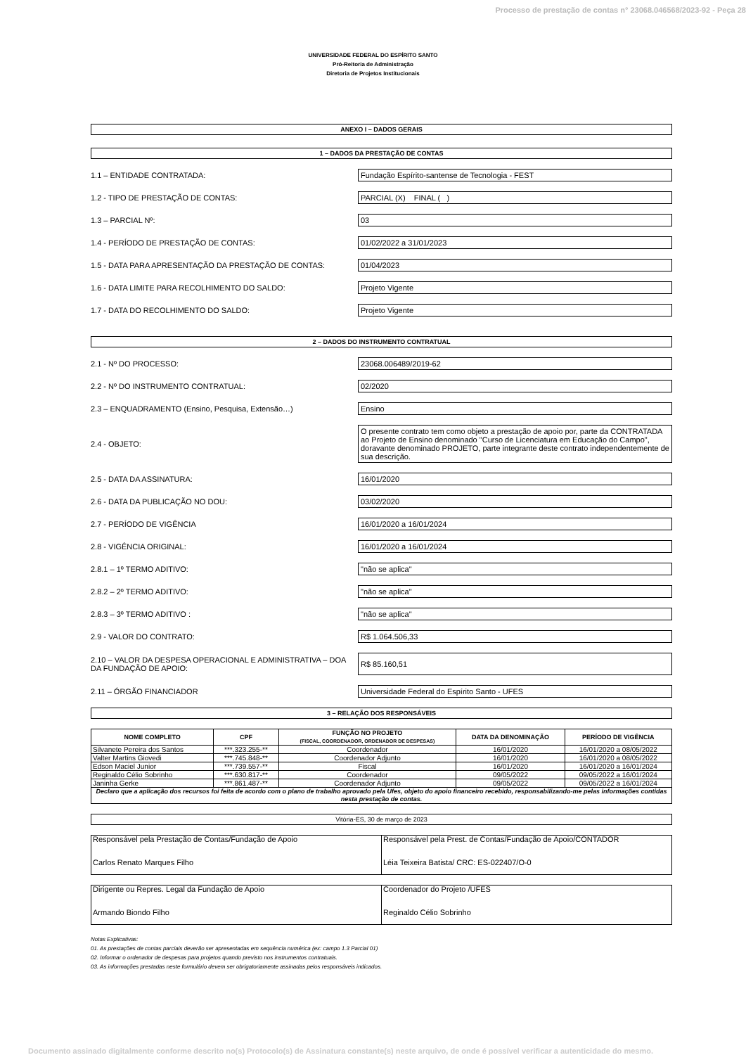Processo de prestação de contas n° 23068.046568/2023-92 - Peça 28
UNIVERSIDADE FEDERAL DO ESPÍRITO SANTO
Pró-Reitoria de Administração
Diretoria de Projetos Institucionais
ANEXO I – DADOS GERAIS
1 – DADOS DA PRESTAÇÃO DE CONTAS
1.1 – ENTIDADE CONTRATADA:
Fundação Espírito-santense de Tecnologia - FEST
1.2 - TIPO DE PRESTAÇÃO DE CONTAS: PARCIAL (X) FINAL ( )
1.3 – PARCIAL Nº: 03
1.4 - PERÍODO DE PRESTAÇÃO DE CONTAS: 01/02/2022 a 31/01/2023
1.5 - DATA PARA APRESENTAÇÃO DA PRESTAÇÃO DE CONTAS: 01/04/2023
1.6 - DATA LIMITE PARA RECOLHIMENTO DO SALDO: Projeto Vigente
1.7 - DATA DO RECOLHIMENTO DO SALDO: Projeto Vigente
2 – DADOS DO INSTRUMENTO CONTRATUAL
2.1 - Nº DO PROCESSO: 23068.006489/2019-62
2.2 - Nº DO INSTRUMENTO CONTRATUAL: 02/2020
2.3 – ENQUADRAMENTO (Ensino, Pesquisa, Extensão…) Ensino
2.4 - OBJETO:
O presente contrato tem como objeto a prestação de apoio por, parte da CONTRATADA ao Projeto de Ensino denominado "Curso de Licenciatura em Educação do Campo", doravante denominado PROJETO, parte integrante deste contrato independentemente de sua descrição.
2.5 - DATA DA ASSINATURA: 16/01/2020
2.6 - DATA DA PUBLICAÇÃO NO DOU: 03/02/2020
2.7 - PERÍODO DE VIGÊNCIA 16/01/2020 a 16/01/2024
2.8 - VIGÊNCIA ORIGINAL: 16/01/2020 a 16/01/2024
2.8.1 – 1º TERMO ADITIVO: "não se aplica"
2.8.2 – 2º TERMO ADITIVO: "não se aplica"
2.8.3 – 3º TERMO ADITIVO : "não se aplica"
2.9 - VALOR DO CONTRATO: R$ 1.064.506,33
2.10 – VALOR DA DESPESA OPERACIONAL E ADMINISTRATIVA – DOA DA FUNDAÇÃO DE APOIO:
R$ 85.160,51
2.11 – ÓRGÃO FINANCIADOR
Universidade Federal do Espírito Santo - UFES
3 – RELAÇÃO DOS RESPONSÁVEIS
| NOME COMPLETO | CPF | FUNÇÃO NO PROJETO (FISCAL, COORDENADOR, ORDENADOR DE DESPESAS) | DATA DA DENOMINAÇÃO | PERÍODO DE VIGÊNCIA |
| --- | --- | --- | --- | --- |
| Silvanete Pereira dos Santos | ***.323.255-** | Coordenador | 16/01/2020 | 16/01/2020 a 08/05/2022 |
| Valter Martins Giovedi | ***.745.848-** | Coordenador Adjunto | 16/01/2020 | 16/01/2020 a 08/05/2022 |
| Edson Maciel Junior | ***.739.557-** | Fiscal | 16/01/2020 | 16/01/2020 a 16/01/2024 |
| Reginaldo Célio Sobrinho | ***.630.817-** | Coordenador | 09/05/2022 | 09/05/2022 a 16/01/2024 |
| Janinha Gerke | ***.861.487-** | Coordenador Adjunto | 09/05/2022 | 09/05/2022 a 16/01/2024 |
| Declaro que a aplicação dos recursos foi feita de acordo com o plano de trabalho aprovado pela Ufes, objeto do apoio financeiro recebido, responsabilizando-me pelas informações contidas nesta prestação de contas. | | | | |
Vitória-ES, 30 de março de 2023
| Responsável pela Prestação de Contas/Fundação de Apoio Carlos Renato Marques Filho | Responsável pela Prest. de Contas/Fundação de Apoio/CONTADOR Léia Teixeira Batista/ CRC: ES-022407/O-0 |
| Dirigente ou Repres. Legal da Fundação de Apoio Armando Biondo Filho | Coordenador do Projeto /UFES Reginaldo Célio Sobrinho |
Notas Explicativas:
01. As prestações de contas parciais deverão ser apresentadas em sequência numérica (ex: campo 1.3 Parcial 01)
02. Informar o ordenador de despesas para projetos quando previsto nos instrumentos contratuais.
03. As informações prestadas neste formulário devem ser obrigatoriamente assinadas pelos responsáveis indicados.
Documento assinado digitalmente conforme descrito no(s) Protocolo(s) de Assinatura constante(s) neste arquivo, de onde é possível verificar a autenticidade do mesmo.